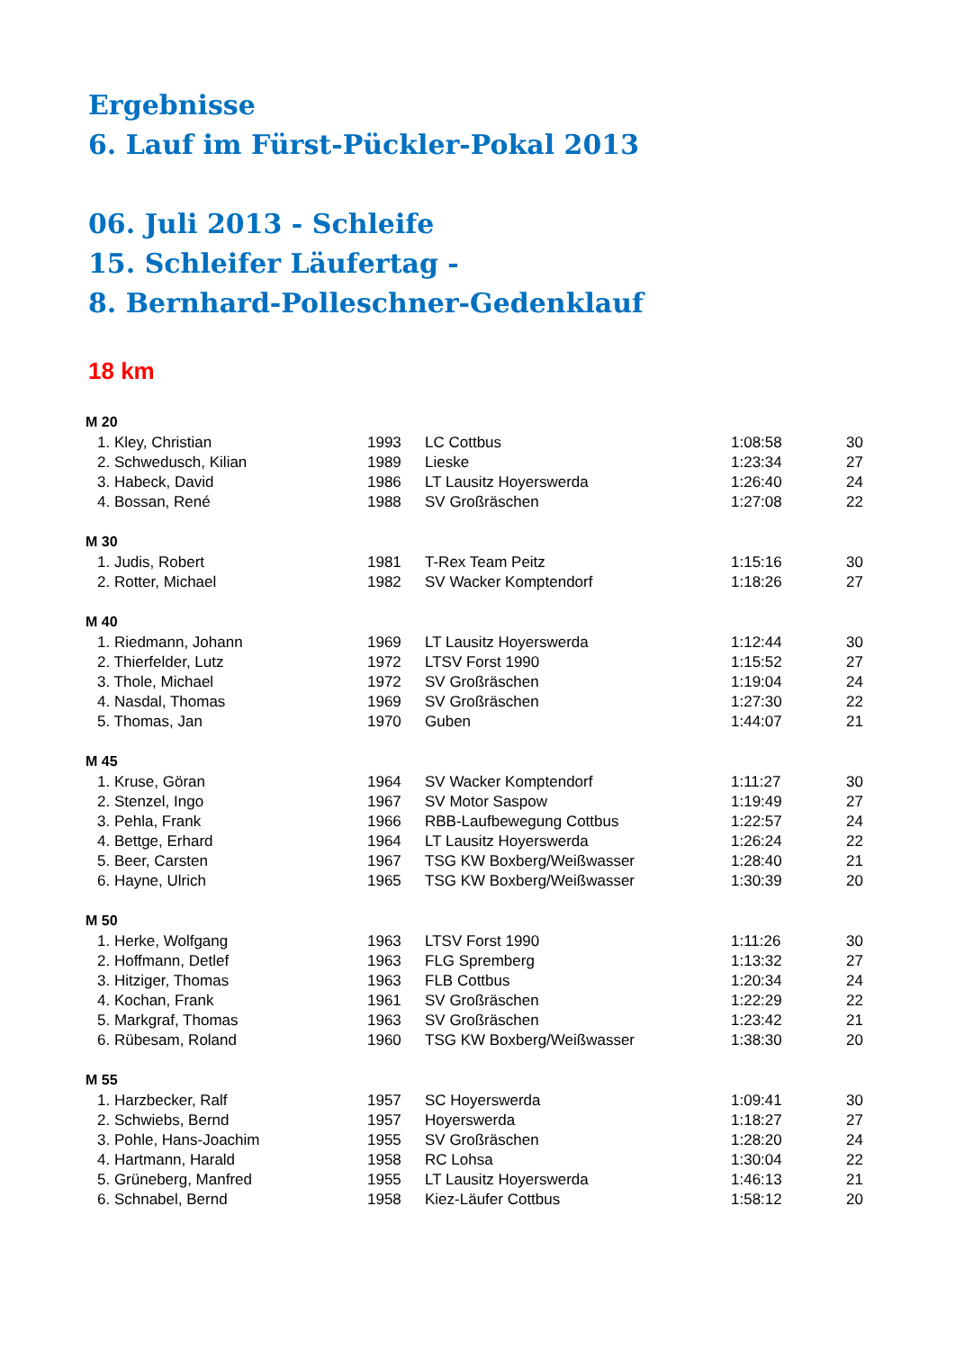Ergebnisse
6. Lauf im Fürst-Pückler-Pokal 2013
06. Juli 2013 - Schleife
15. Schleifer Läufertag -
8. Bernhard-Polleschner-Gedenklauf
18 km
| M 20 | | | | |
| --- | --- | --- | --- | --- |
| 1. Kley, Christian | 1993 | LC Cottbus | 1:08:58 | 30 |
| 2. Schwedusch, Kilian | 1989 | Lieske | 1:23:34 | 27 |
| 3. Habeck, David | 1986 | LT Lausitz Hoyerswerda | 1:26:40 | 24 |
| 4. Bossan, René | 1988 | SV Großräschen | 1:27:08 | 22 |
| M 30 | | | | |
| 1. Judis, Robert | 1981 | T-Rex Team Peitz | 1:15:16 | 30 |
| 2. Rotter, Michael | 1982 | SV Wacker Komptendorf | 1:18:26 | 27 |
| M 40 | | | | |
| 1. Riedmann, Johann | 1969 | LT Lausitz Hoyerswerda | 1:12:44 | 30 |
| 2. Thierfelder, Lutz | 1972 | LTSV Forst 1990 | 1:15:52 | 27 |
| 3. Thole, Michael | 1972 | SV Großräschen | 1:19:04 | 24 |
| 4. Nasdal, Thomas | 1969 | SV Großräschen | 1:27:30 | 22 |
| 5. Thomas, Jan | 1970 | Guben | 1:44:07 | 21 |
| M 45 | | | | |
| 1. Kruse, Göran | 1964 | SV Wacker Komptendorf | 1:11:27 | 30 |
| 2. Stenzel, Ingo | 1967 | SV Motor Saspow | 1:19:49 | 27 |
| 3. Pehla, Frank | 1966 | RBB-Laufbewegung Cottbus | 1:22:57 | 24 |
| 4. Bettge, Erhard | 1964 | LT Lausitz Hoyerswerda | 1:26:24 | 22 |
| 5. Beer, Carsten | 1967 | TSG KW Boxberg/Weißwasser | 1:28:40 | 21 |
| 6. Hayne, Ulrich | 1965 | TSG KW Boxberg/Weißwasser | 1:30:39 | 20 |
| M 50 | | | | |
| 1. Herke, Wolfgang | 1963 | LTSV Forst 1990 | 1:11:26 | 30 |
| 2. Hoffmann, Detlef | 1963 | FLG Spremberg | 1:13:32 | 27 |
| 3. Hitziger, Thomas | 1963 | FLB Cottbus | 1:20:34 | 24 |
| 4. Kochan, Frank | 1961 | SV Großräschen | 1:22:29 | 22 |
| 5. Markgraf, Thomas | 1963 | SV Großräschen | 1:23:42 | 21 |
| 6. Rübesam, Roland | 1960 | TSG KW Boxberg/Weißwasser | 1:38:30 | 20 |
| M 55 | | | | |
| 1. Harzbecker, Ralf | 1957 | SC Hoyerswerda | 1:09:41 | 30 |
| 2. Schwiebs, Bernd | 1957 | Hoyerswerda | 1:18:27 | 27 |
| 3. Pohle, Hans-Joachim | 1955 | SV Großräschen | 1:28:20 | 24 |
| 4. Hartmann, Harald | 1958 | RC Lohsa | 1:30:04 | 22 |
| 5. Grüneberg, Manfred | 1955 | LT Lausitz Hoyerswerda | 1:46:13 | 21 |
| 6. Schnabel, Bernd | 1958 | Kiez-Läufer Cottbus | 1:58:12 | 20 |